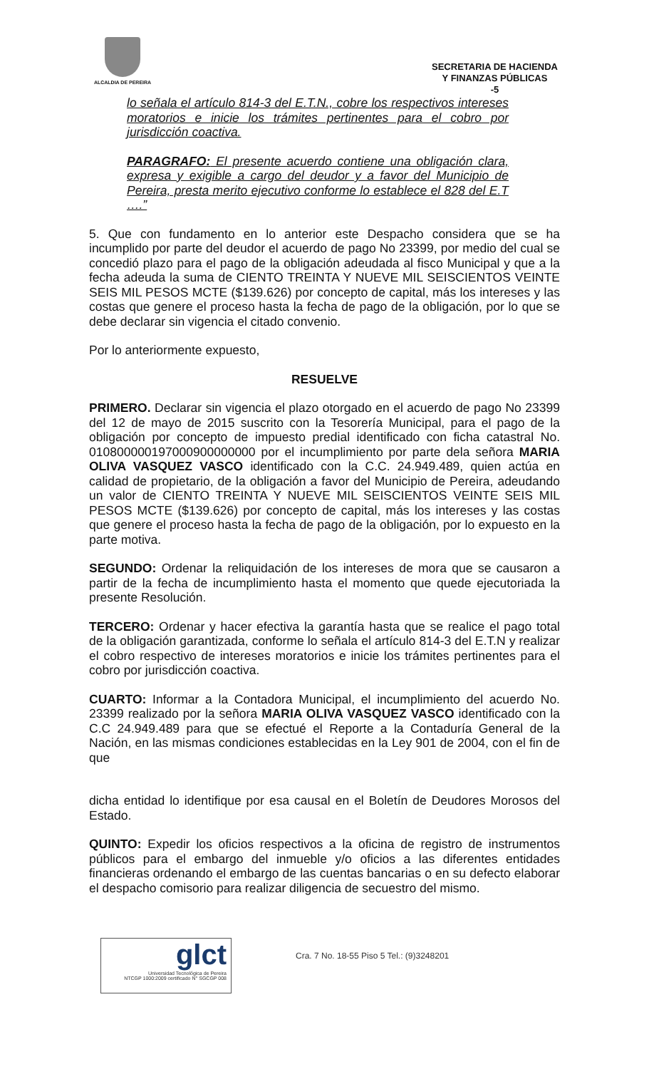ALCALDIA DE PEREIRA
SECRETARIA DE HACIENDA
Y FINANZAS PÚBLICAS
-5
lo señala el artículo 814-3 del E.T.N., cobre los respectivos intereses moratorios e inicie los trámites pertinentes para el cobro por jurisdicción coactiva.
PARAGRAFO: El presente acuerdo contiene una obligación clara, expresa y exigible a cargo del deudor y a favor del Municipio de Pereira, presta merito ejecutivo conforme lo establece el 828 del E.T ….”
5. Que con fundamento en lo anterior este Despacho considera que se ha incumplido por parte del deudor el acuerdo de pago No 23399, por medio del cual se concedió plazo para el pago de la obligación adeudada al fisco Municipal y que a la fecha adeuda la suma de CIENTO TREINTA Y NUEVE MIL SEISCIENTOS VEINTE SEIS MIL PESOS MCTE ($139.626) por concepto de capital, más los intereses y las costas que genere el proceso hasta la fecha de pago de la obligación, por lo que se debe declarar sin vigencia el citado convenio.
Por lo anteriormente expuesto,
RESUELVE
PRIMERO. Declarar sin vigencia el plazo otorgado en el acuerdo de pago No 23399 del 12 de mayo de 2015 suscrito con la Tesorería Municipal, para el pago de la obligación por concepto de impuesto predial identificado con ficha catastral No. 010800000197000900000000 por el incumplimiento por parte dela señora MARIA OLIVA VASQUEZ VASCO identificado con la C.C. 24.949.489, quien actúa en calidad de propietario, de la obligación a favor del Municipio de Pereira, adeudando un valor de CIENTO TREINTA Y NUEVE MIL SEISCIENTOS VEINTE SEIS MIL PESOS MCTE ($139.626) por concepto de capital, más los intereses y las costas que genere el proceso hasta la fecha de pago de la obligación, por lo expuesto en la parte motiva.
SEGUNDO: Ordenar la reliquidación de los intereses de mora que se causaron a partir de la fecha de incumplimiento hasta el momento que quede ejecutoriada la presente Resolución.
TERCERO: Ordenar y hacer efectiva la garantía hasta que se realice el pago total de la obligación garantizada, conforme lo señala el artículo 814-3 del E.T.N y realizar el cobro respectivo de intereses moratorios e inicie los trámites pertinentes para el cobro por jurisdicción coactiva.
CUARTO: Informar a la Contadora Municipal, el incumplimiento del acuerdo No. 23399 realizado por la señora MARIA OLIVA VASQUEZ VASCO identificado con la C.C 24.949.489 para que se efectué el Reporte a la Contaduría General de la Nación, en las mismas condiciones establecidas en la Ley 901 de 2004, con el fin de que
dicha entidad lo identifique por esa causal en el Boletín de Deudores Morosos del Estado.
QUINTO: Expedir los oficios respectivos a la oficina de registro de instrumentos públicos para el embargo del inmueble y/o oficios a las diferentes entidades financieras ordenando el embargo de las cuentas bancarias o en su defecto elaborar el despacho comisorio para realizar diligencia de secuestro del mismo.
glct
Universidad Tecnológica de Pereira
NTCGP 1000:2009 certificado N° SGCGP 008
Cra. 7 No. 18-55 Piso 5 Tel.: (9)3248201